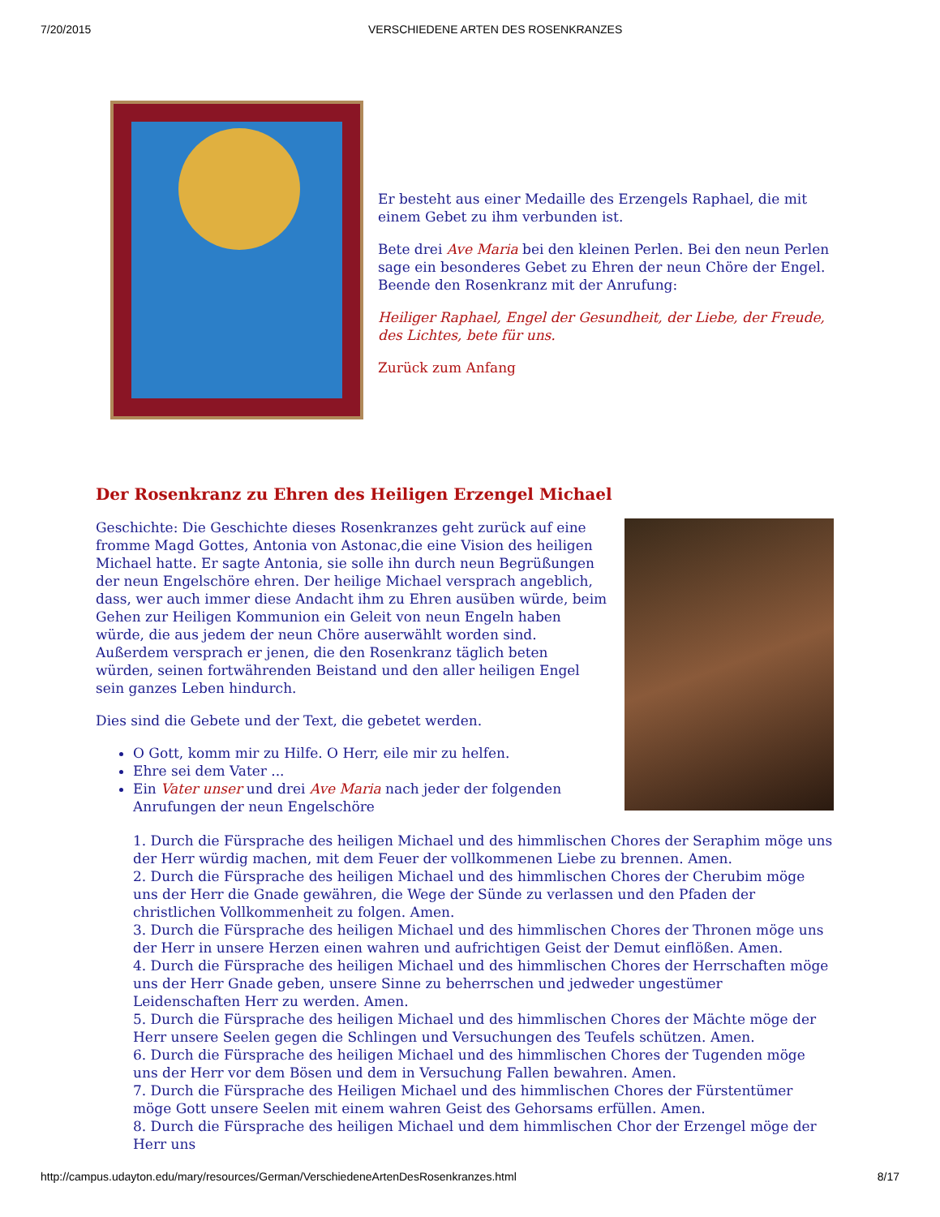7/20/2015 VERSCHIEDENE ARTEN DES ROSENKRANZES
Er besteht aus einer Medaille des Erzengels Raphael, die mit einem Gebet zu ihm verbunden ist.
Bete drei Ave Maria bei den kleinen Perlen. Bei den neun Perlen sage ein besonderes Gebet zu Ehren der neun Chöre der Engel. Beende den Rosenkranz mit der Anrufung:
Heiliger Raphael, Engel der Gesundheit, der Liebe, der Freude, des Lichtes, bete für uns.
Zurück zum Anfang
Der Rosenkranz zu Ehren des Heiligen Erzengel Michael
Geschichte: Die Geschichte dieses Rosenkranzes geht zurück auf eine fromme Magd Gottes, Antonia von Astonac,die eine Vision des heiligen Michael hatte. Er sagte Antonia, sie solle ihn durch neun Begrüßungen der neun Engelschöre ehren. Der heilige Michael versprach angeblich, dass, wer auch immer diese Andacht ihm zu Ehren ausüben würde, beim Gehen zur Heiligen Kommunion ein Geleit von neun Engeln haben würde, die aus jedem der neun Chöre auserwählt worden sind. Außerdem versprach er jenen, die den Rosenkranz täglich beten würden, seinen fortwährenden Beistand und den aller heiligen Engel sein ganzes Leben hindurch.
Dies sind die Gebete und der Text, die gebetet werden.
O Gott, komm mir zu Hilfe. O Herr, eile mir zu helfen.
Ehre sei dem Vater ...
Ein Vater unser und drei Ave Maria nach jeder der folgenden Anrufungen der neun Engelschöre
1. Durch die Fürsprache des heiligen Michael und des himmlischen Chores der Seraphim möge uns der Herr würdig machen, mit dem Feuer der vollkommenen Liebe zu brennen. Amen.
2. Durch die Fürsprache des heiligen Michael und des himmlischen Chores der Cherubim möge uns der Herr die Gnade gewähren, die Wege der Sünde zu verlassen und den Pfaden der christlichen Vollkommenheit zu folgen. Amen.
3. Durch die Fürsprache des heiligen Michael und des himmlischen Chores der Thronen möge uns der Herr in unsere Herzen einen wahren und aufrichtigen Geist der Demut einflößen. Amen.
4. Durch die Fürsprache des heiligen Michael und des himmlischen Chores der Herrschaften möge uns der Herr Gnade geben, unsere Sinne zu beherrschen und jedweder ungestümer Leidenschaften Herr zu werden. Amen.
5. Durch die Fürsprache des heiligen Michael und des himmlischen Chores der Mächte möge der Herr unsere Seelen gegen die Schlingen und Versuchungen des Teufels schützen. Amen.
6. Durch die Fürsprache des heiligen Michael und des himmlischen Chores der Tugenden möge uns der Herr vor dem Bösen und dem in Versuchung Fallen bewahren. Amen.
7. Durch die Fürsprache des Heiligen Michael und des himmlischen Chores der Fürstentümer möge Gott unsere Seelen mit einem wahren Geist des Gehorsams erfüllen. Amen.
8. Durch die Fürsprache des heiligen Michael und dem himmlischen Chor der Erzengel möge der Herr uns
http://campus.udayton.edu/mary/resources/German/VerschiedeneArtenDesRosenkranzes.html 8/17